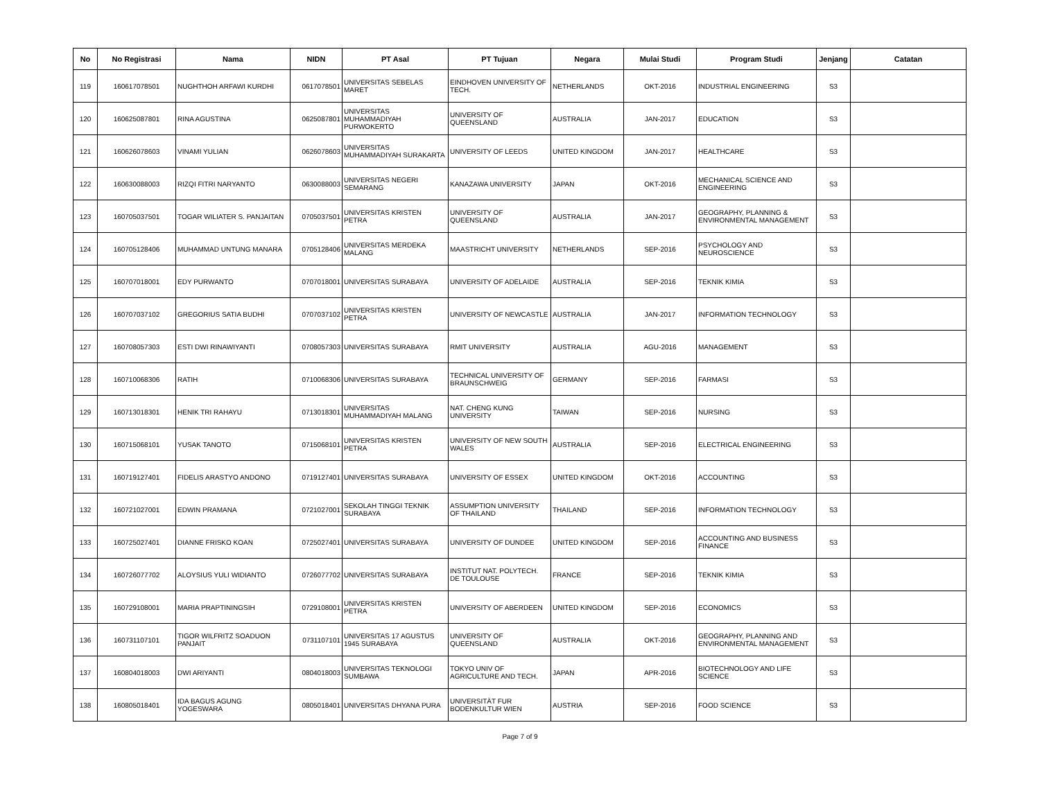| No | No Registrasi | Nama | NIDN | PT Asal | PT Tujuan | Negara | Mulai Studi | Program Studi | Jenjang | Catatan |
| --- | --- | --- | --- | --- | --- | --- | --- | --- | --- | --- |
| 119 | 160617078501 | NUGHTHOH ARFAWI KURDHI | 0617078501 | UNIVERSITAS SEBELAS MARET | EINDHOVEN UNIVERSITY OF TECH. | NETHERLANDS | OKT-2016 | INDUSTRIAL ENGINEERING | S3 | |
| 120 | 160625087801 | RINA AGUSTINA | 0625087801 | UNIVERSITAS MUHAMMADIYAH PURWOKERTO | UNIVERSITY OF QUEENSLAND | AUSTRALIA | JAN-2017 | EDUCATION | S3 | |
| 121 | 160626078603 | VINAMI YULIAN | 0626078603 | UNIVERSITAS MUHAMMADIYAH SURAKARTA | UNIVERSITY OF LEEDS | UNITED KINGDOM | JAN-2017 | HEALTHCARE | S3 | |
| 122 | 160630088003 | RIZQI FITRI NARYANTO | 0630088003 | UNIVERSITAS NEGERI SEMARANG | KANAZAWA UNIVERSITY | JAPAN | OKT-2016 | MECHANICAL SCIENCE AND ENGINEERING | S3 | |
| 123 | 160705037501 | TOGAR WILIATER S. PANJAITAN | 0705037501 | UNIVERSITAS KRISTEN PETRA | UNIVERSITY OF QUEENSLAND | AUSTRALIA | JAN-2017 | GEOGRAPHY, PLANNING & ENVIRONMENTAL MANAGEMENT | S3 | |
| 124 | 160705128406 | MUHAMMAD UNTUNG MANARA | 0705128406 | UNIVERSITAS MERDEKA MALANG | MAASTRICHT UNIVERSITY | NETHERLANDS | SEP-2016 | PSYCHOLOGY AND NEUROSCIENCE | S3 | |
| 125 | 160707018001 | EDY PURWANTO | 0707018001 | UNIVERSITAS SURABAYA | UNIVERSITY OF ADELAIDE | AUSTRALIA | SEP-2016 | TEKNIK KIMIA | S3 | |
| 126 | 160707037102 | GREGORIUS SATIA BUDHI | 0707037102 | UNIVERSITAS KRISTEN PETRA | UNIVERSITY OF NEWCASTLE | AUSTRALIA | JAN-2017 | INFORMATION TECHNOLOGY | S3 | |
| 127 | 160708057303 | ESTI DWI RINAWIYANTI | 0708057303 | UNIVERSITAS SURABAYA | RMIT UNIVERSITY | AUSTRALIA | AGU-2016 | MANAGEMENT | S3 | |
| 128 | 160710068306 | RATIH | 0710068306 | UNIVERSITAS SURABAYA | TECHNICAL UNIVERSITY OF BRAUNSCHWEIG | GERMANY | SEP-2016 | FARMASI | S3 | |
| 129 | 160713018301 | HENIK TRI RAHAYU | 0713018301 | UNIVERSITAS MUHAMMADIYAH MALANG | NAT. CHENG KUNG UNIVERSITY | TAIWAN | SEP-2016 | NURSING | S3 | |
| 130 | 160715068101 | YUSAK TANOTO | 0715068101 | UNIVERSITAS KRISTEN PETRA | UNIVERSITY OF NEW SOUTH WALES | AUSTRALIA | SEP-2016 | ELECTRICAL ENGINEERING | S3 | |
| 131 | 160719127401 | FIDELIS ARASTYO ANDONO | 0719127401 | UNIVERSITAS SURABAYA | UNIVERSITY OF ESSEX | UNITED KINGDOM | OKT-2016 | ACCOUNTING | S3 | |
| 132 | 160721027001 | EDWIN PRAMANA | 0721027001 | SEKOLAH TINGGI TEKNIK SURABAYA | ASSUMPTION UNIVERSITY OF THAILAND | THAILAND | SEP-2016 | INFORMATION TECHNOLOGY | S3 | |
| 133 | 160725027401 | DIANNE FRISKO KOAN | 0725027401 | UNIVERSITAS SURABAYA | UNIVERSITY OF DUNDEE | UNITED KINGDOM | SEP-2016 | ACCOUNTING AND BUSINESS FINANCE | S3 | |
| 134 | 160726077702 | ALOYSIUS YULI WIDIANTO | 0726077702 | UNIVERSITAS SURABAYA | INSTITUT NAT. POLYTECH. DE TOULOUSE | FRANCE | SEP-2016 | TEKNIK KIMIA | S3 | |
| 135 | 160729108001 | MARIA PRAPTININGSIH | 0729108001 | UNIVERSITAS KRISTEN PETRA | UNIVERSITY OF ABERDEEN | UNITED KINGDOM | SEP-2016 | ECONOMICS | S3 | |
| 136 | 160731107101 | TIGOR WILFRITZ SOADUON PANJAIT | 0731107101 | UNIVERSITAS 17 AGUSTUS 1945 SURABAYA | UNIVERSITY OF QUEENSLAND | AUSTRALIA | OKT-2016 | GEOGRAPHY, PLANNING AND ENVIRONMENTAL MANAGEMENT | S3 | |
| 137 | 160804018003 | DWI ARIYANTI | 0804018003 | UNIVERSITAS TEKNOLOGI SUMBAWA | TOKYO UNIV OF AGRICULTURE AND TECH. | JAPAN | APR-2016 | BIOTECHNOLOGY AND LIFE SCIENCE | S3 | |
| 138 | 160805018401 | IDA BAGUS AGUNG YOGESWARA | 0805018401 | UNIVERSITAS DHYANA PURA | UNIVERSITÄT FUR BODENKULTUR WIEN | AUSTRIA | SEP-2016 | FOOD SCIENCE | S3 | |
Page 7 of 9